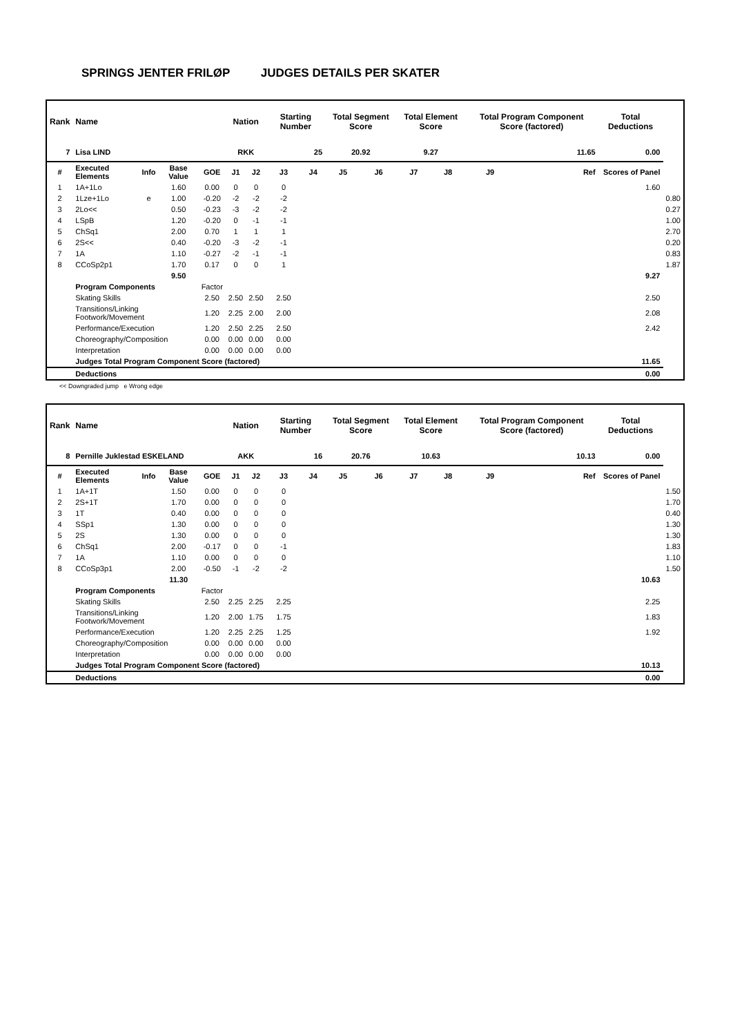SPRINGS JENTER FRILØP JUDGES DETAILS PER SKATER
| Rank | Name | | | | Nation | | Starting Number | | Total Segment Score | | Total Element Score | | Total Program Component Score (factored) | | | Total Deductions | |
| --- | --- | --- | --- | --- | --- | --- | --- | --- | --- | --- | --- | --- | --- | --- | --- | --- | --- |
| 7 | Lisa LIND | | | | RKK | | 25 | | 20.92 | | 9.27 | | 11.65 | | | 0.00 | |
| # | Executed Elements | Info | Base Value | GOE | J1 | J2 | J3 | J4 | J5 | J6 | J7 | J8 | J9 | | Ref | Scores of Panel | |
| 1 | 1A+1Lo | | 1.60 | 0.00 | 0 | 0 | 0 | | | | | | | | | 1.60 | |
| 2 | 1Lze+1Lo | e | 1.00 | -0.20 | -2 | -2 | -2 | | | | | | | | | | 0.80 |
| 3 | 2Lo<< | | 0.50 | -0.23 | -3 | -2 | -2 | | | | | | | | | | 0.27 |
| 4 | LSpB | | 1.20 | -0.20 | 0 | -1 | -1 | | | | | | | | | | 1.00 |
| 5 | ChSq1 | | 2.00 | 0.70 | 1 | 1 | 1 | | | | | | | | | | 2.70 |
| 6 | 2S<< | | 0.40 | -0.20 | -3 | -2 | -1 | | | | | | | | | | 0.20 |
| 7 | 1A | | 1.10 | -0.27 | -2 | -1 | -1 | | | | | | | | | | 0.83 |
| 8 | CCoSp2p1 | | 1.70 | 0.17 | 0 | 0 | 1 | | | | | | | | | | 1.87 |
| | | | 9.50 | | | | | | | | | | | | | 9.27 | |
| | Program Components | | | Factor | | | | | | | | | | | | | |
| | Skating Skills | | | 2.50 | 2.50 | 2.50 | 2.50 | | | | | | | | | 2.50 | |
| | Transitions/Linking Footwork/Movement | | | 1.20 | 2.25 | 2.00 | 2.00 | | | | | | | | | 2.08 | |
| | Performance/Execution | | | 1.20 | 2.50 | 2.25 | 2.50 | | | | | | | | | 2.42 | |
| | Choreography/Composition | | | 0.00 | 0.00 | 0.00 | 0.00 | | | | | | | | | | |
| | Interpretation | | | 0.00 | 0.00 | 0.00 | 0.00 | | | | | | | | | | |
| | Judges Total Program Component Score (factored) | | | | | | | | | | | | | | | 11.65 | |
| | Deductions | | | | | | | | | | | | | | | 0.00 | |
<< Downgraded jump e Wrong edge
| Rank | Name | | | | Nation | | Starting Number | | Total Segment Score | | Total Element Score | | Total Program Component Score (factored) | | | Total Deductions | |
| --- | --- | --- | --- | --- | --- | --- | --- | --- | --- | --- | --- | --- | --- | --- | --- | --- | --- |
| 8 | Pernille Juklestad ESKELAND | | | | AKK | | 16 | | 20.76 | | 10.63 | | 10.13 | | | 0.00 | |
| # | Executed Elements | Info | Base Value | GOE | J1 | J2 | J3 | J4 | J5 | J6 | J7 | J8 | J9 | | Ref | Scores of Panel | |
| 1 | 1A+1T | | 1.50 | 0.00 | 0 | 0 | 0 | | | | | | | | | | 1.50 |
| 2 | 2S+1T | | 1.70 | 0.00 | 0 | 0 | 0 | | | | | | | | | | 1.70 |
| 3 | 1T | | 0.40 | 0.00 | 0 | 0 | 0 | | | | | | | | | | 0.40 |
| 4 | SSp1 | | 1.30 | 0.00 | 0 | 0 | 0 | | | | | | | | | | 1.30 |
| 5 | 2S | | 1.30 | 0.00 | 0 | 0 | 0 | | | | | | | | | | 1.30 |
| 6 | ChSq1 | | 2.00 | -0.17 | 0 | 0 | -1 | | | | | | | | | | 1.83 |
| 7 | 1A | | 1.10 | 0.00 | 0 | 0 | 0 | | | | | | | | | | 1.10 |
| 8 | CCoSp3p1 | | 2.00 | -0.50 | -1 | -2 | -2 | | | | | | | | | | 1.50 |
| | | | 11.30 | | | | | | | | | | | | | 10.63 | |
| | Program Components | | | Factor | | | | | | | | | | | | | |
| | Skating Skills | | | 2.50 | 2.25 | 2.25 | 2.25 | | | | | | | | | 2.25 | |
| | Transitions/Linking Footwork/Movement | | | 1.20 | 2.00 | 1.75 | 1.75 | | | | | | | | | 1.83 | |
| | Performance/Execution | | | 1.20 | 2.25 | 2.25 | 1.25 | | | | | | | | | 1.92 | |
| | Choreography/Composition | | | 0.00 | 0.00 | 0.00 | 0.00 | | | | | | | | | | |
| | Interpretation | | | 0.00 | 0.00 | 0.00 | 0.00 | | | | | | | | | | |
| | Judges Total Program Component Score (factored) | | | | | | | | | | | | | | | 10.13 | |
| | Deductions | | | | | | | | | | | | | | | 0.00 | |